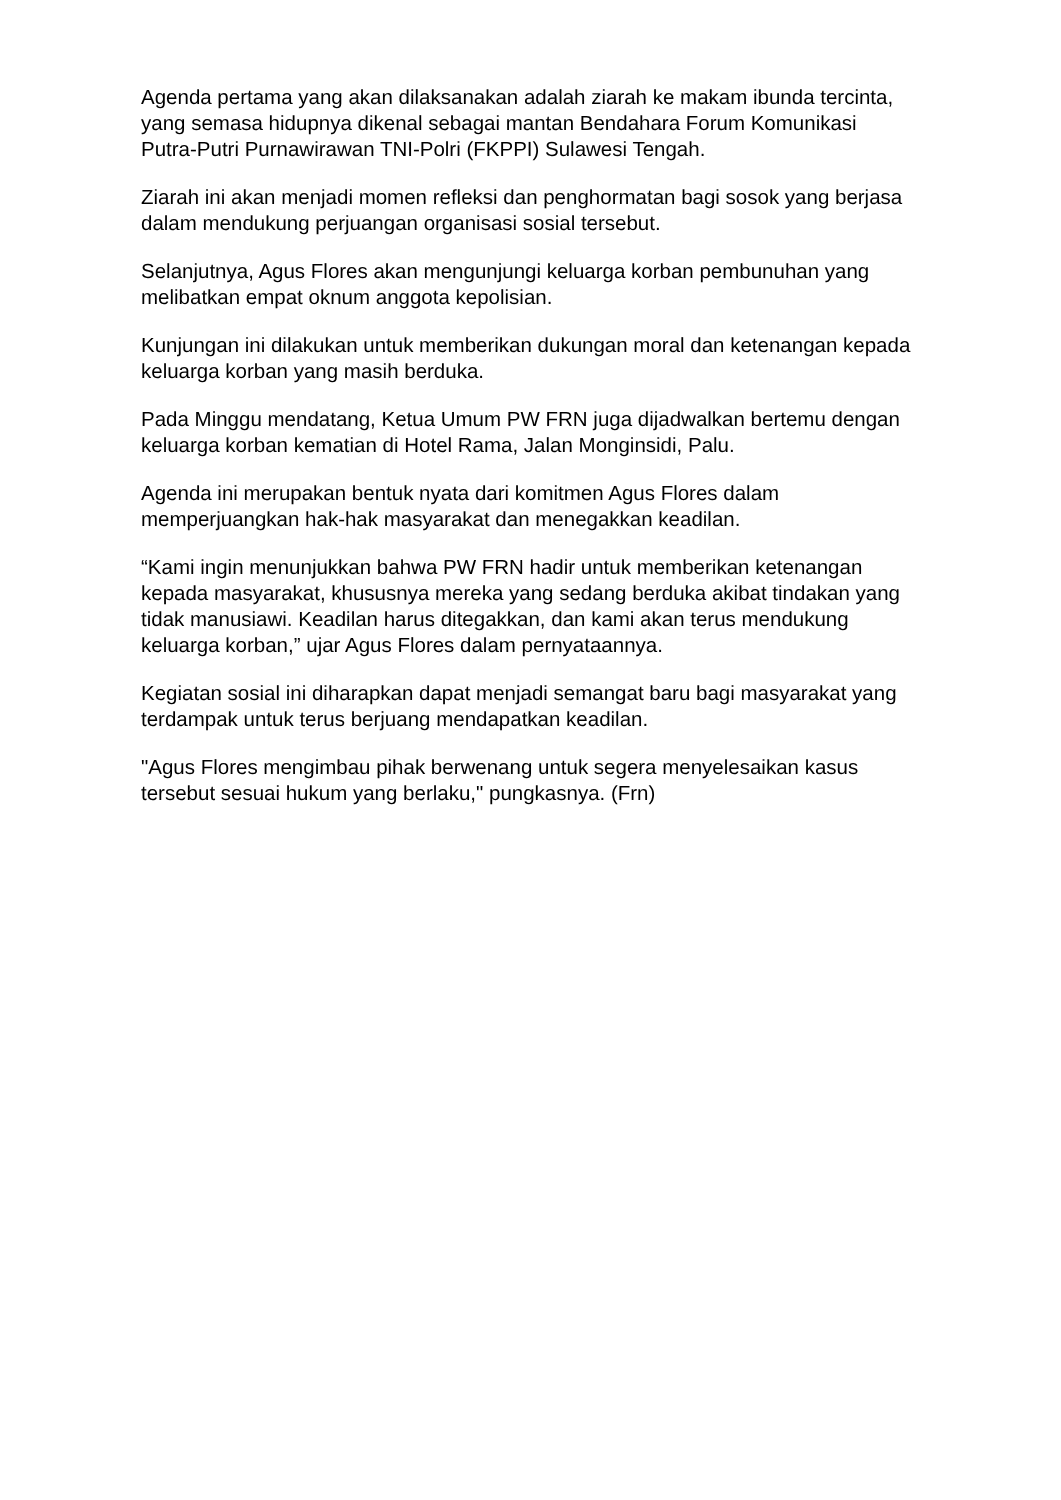Agenda pertama yang akan dilaksanakan adalah ziarah ke makam ibunda tercinta, yang semasa hidupnya dikenal sebagai mantan Bendahara Forum Komunikasi Putra-Putri Purnawirawan TNI-Polri (FKPPI) Sulawesi Tengah.
Ziarah ini akan menjadi momen refleksi dan penghormatan bagi sosok yang berjasa dalam mendukung perjuangan organisasi sosial tersebut.
Selanjutnya, Agus Flores akan mengunjungi keluarga korban pembunuhan yang melibatkan empat oknum anggota kepolisian.
Kunjungan ini dilakukan untuk memberikan dukungan moral dan ketenangan kepada keluarga korban yang masih berduka.
Pada Minggu mendatang, Ketua Umum PW FRN juga dijadwalkan bertemu dengan keluarga korban kematian di Hotel Rama, Jalan Monginsidi, Palu.
Agenda ini merupakan bentuk nyata dari komitmen Agus Flores dalam memperjuangkan hak-hak masyarakat dan menegakkan keadilan.
“Kami ingin menunjukkan bahwa PW FRN hadir untuk memberikan ketenangan kepada masyarakat, khususnya mereka yang sedang berduka akibat tindakan yang tidak manusiawi. Keadilan harus ditegakkan, dan kami akan terus mendukung keluarga korban,” ujar Agus Flores dalam pernyataannya.
Kegiatan sosial ini diharapkan dapat menjadi semangat baru bagi masyarakat yang terdampak untuk terus berjuang mendapatkan keadilan.
"Agus Flores mengimbau pihak berwenang untuk segera menyelesaikan kasus tersebut sesuai hukum yang berlaku," pungkasnya. (Frn)